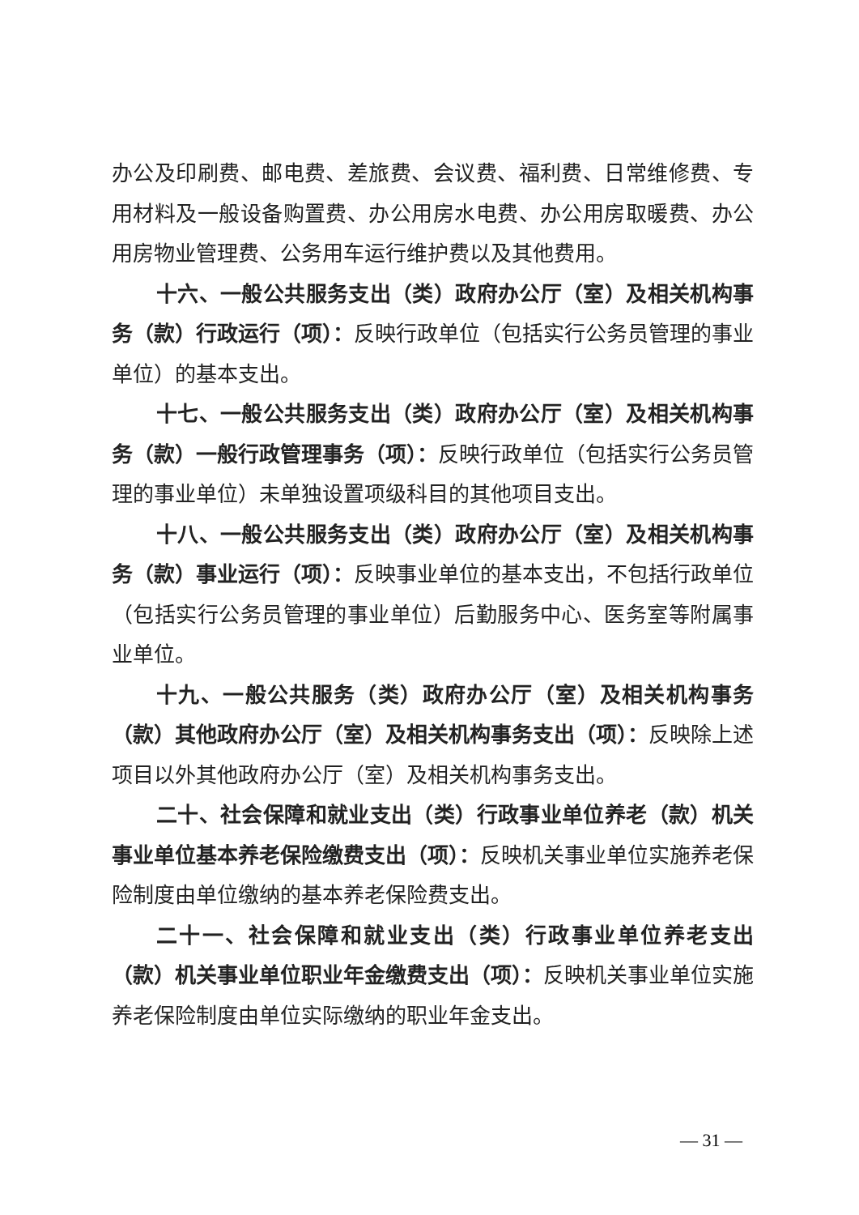办公及印刷费、邮电费、差旅费、会议费、福利费、日常维修费、专用材料及一般设备购置费、办公用房水电费、办公用房取暖费、办公用房物业管理费、公务用车运行维护费以及其他费用。
十六、一般公共服务支出（类）政府办公厅（室）及相关机构事务（款）行政运行（项）：反映行政单位（包括实行公务员管理的事业单位）的基本支出。
十七、一般公共服务支出（类）政府办公厅（室）及相关机构事务（款）一般行政管理事务（项）：反映行政单位（包括实行公务员管理的事业单位）未单独设置项级科目的其他项目支出。
十八、一般公共服务支出（类）政府办公厅（室）及相关机构事务（款）事业运行（项）：反映事业单位的基本支出，不包括行政单位（包括实行公务员管理的事业单位）后勤服务中心、医务室等附属事业单位。
十九、一般公共服务（类）政府办公厅（室）及相关机构事务（款）其他政府办公厅（室）及相关机构事务支出（项）：反映除上述项目以外其他政府办公厅（室）及相关机构事务支出。
二十、社会保障和就业支出（类）行政事业单位养老（款）机关事业单位基本养老保险缴费支出（项）：反映机关事业单位实施养老保险制度由单位缴纳的基本养老保险费支出。
二十一、社会保障和就业支出（类）行政事业单位养老支出（款）机关事业单位职业年金缴费支出（项）：反映机关事业单位实施养老保险制度由单位实际缴纳的职业年金支出。
— 31 —